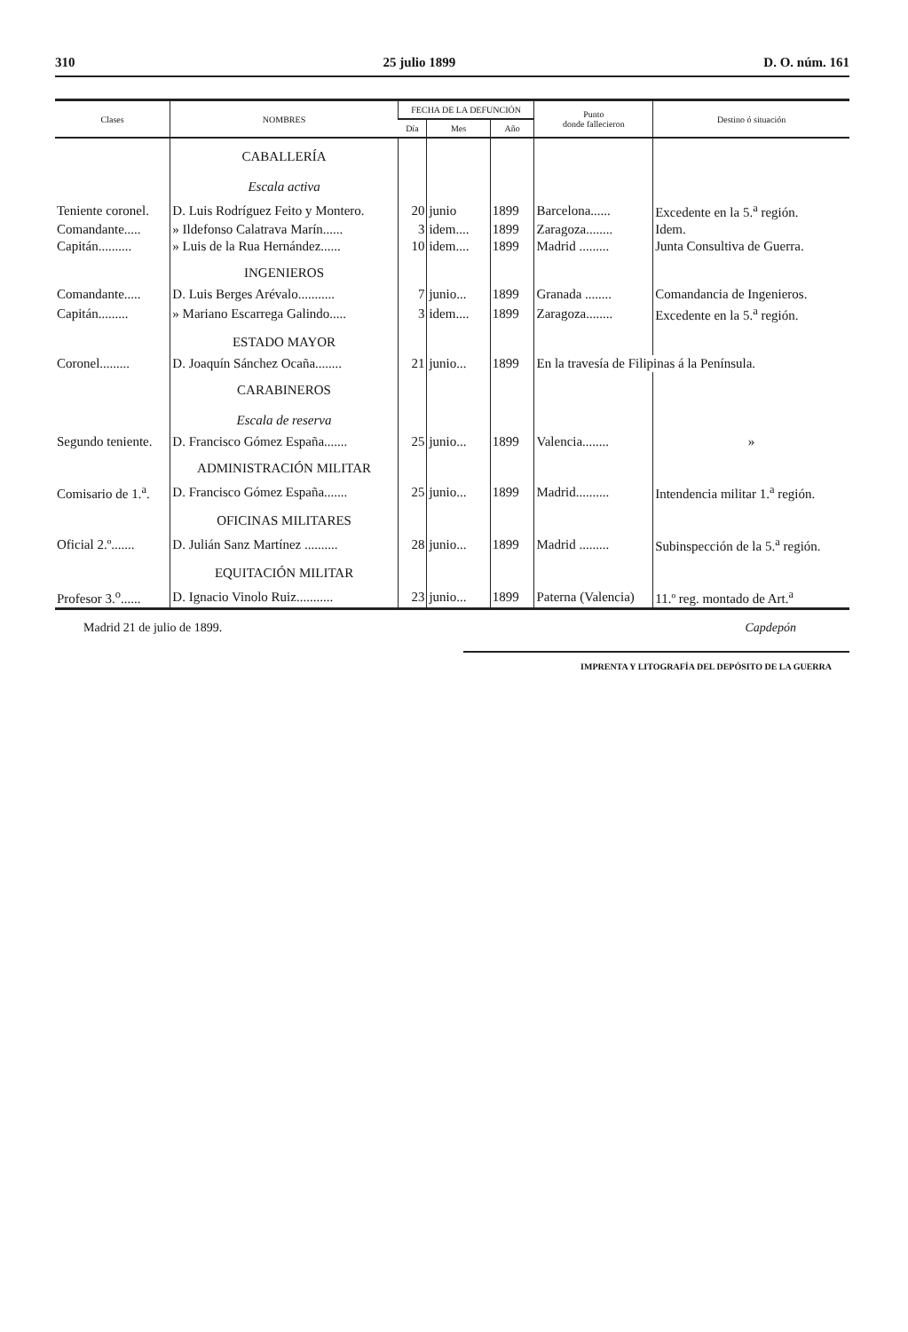310 25 julio 1899 D. O. núm. 161
| Clases | NOMBRES | FECHA DE LA DEFUNCIÓN | | | Punto donde fallecieron | Destino ó situación |
| --- | --- | --- | --- | --- | --- | --- |
| | | Día | Mes | Año | | |
| | CABALLERÍA Escala activa | | | | | |
| Teniente coronel. | D. Luis Rodríguez Feito y Montero. | 20 | junio | 1899 | Barcelona...... | Excedente en la 5.<sup>a</sup> región. |
| Comandante..... | » Ildefonso Calatrava Marín...... | 3 | idem.... | 1899 | Zaragoza........ | Idem. |
| Capitán.......... | » Luis de la Rua Hernández...... | 10 | idem.... | 1899 | Madrid ......... | Junta Consultiva de Guerra. |
| | INGENIEROS | | | | | |
| Comandante..... | D. Luis Berges Arévalo........... | 7 | junio... | 1899 | Granada ........ | Comandancia de Ingenieros. |
| Capitán......... | » Mariano Escarrega Galindo..... | 3 | idem.... | 1899 | Zaragoza........ | Excedente en la 5.<sup>a</sup> región. |
| | ESTADO MAYOR | | | | | |
| Coronel......... | D. Joaquín Sánchez Ocaña........ | 21 | junio... | 1899 | En la travesía de Filipinas á la Península. | |
| | CARABINEROS Escala de reserva | | | | | |
| Segundo teniente. | D. Francisco Gómez España....... | 25 | junio... | 1899 | Valencia........ | » |
| | ADMINISTRACIÓN MILITAR | | | | | |
| Comisario de 1.<sup>a</sup>. | D. Francisco Gómez España....... | 25 | junio... | 1899 | Madrid.......... | Intendencia militar 1.<sup>a</sup> región. |
| | OFICINAS MILITARES | | | | | |
| Oficial 2.º....... | D. Julián Sanz Martínez .......... | 28 | junio... | 1899 | Madrid ......... | Subinspección de la 5.<sup>a</sup> región. |
| | EQUITACIÓN MILITAR | | | | | |
| Profesor 3.<sup>o</sup>...... | D. Ignacio Vinolo Ruiz........... | 23 | junio... | 1899 | Paterna (Valencia) | 11.º reg. montado de Art.<sup>a</sup> |
Madrid 21 de julio de 1899. Capdepón
IMPRENTA Y LITOGRAFÍA DEL DEPÓSITO DE LA GUERRA